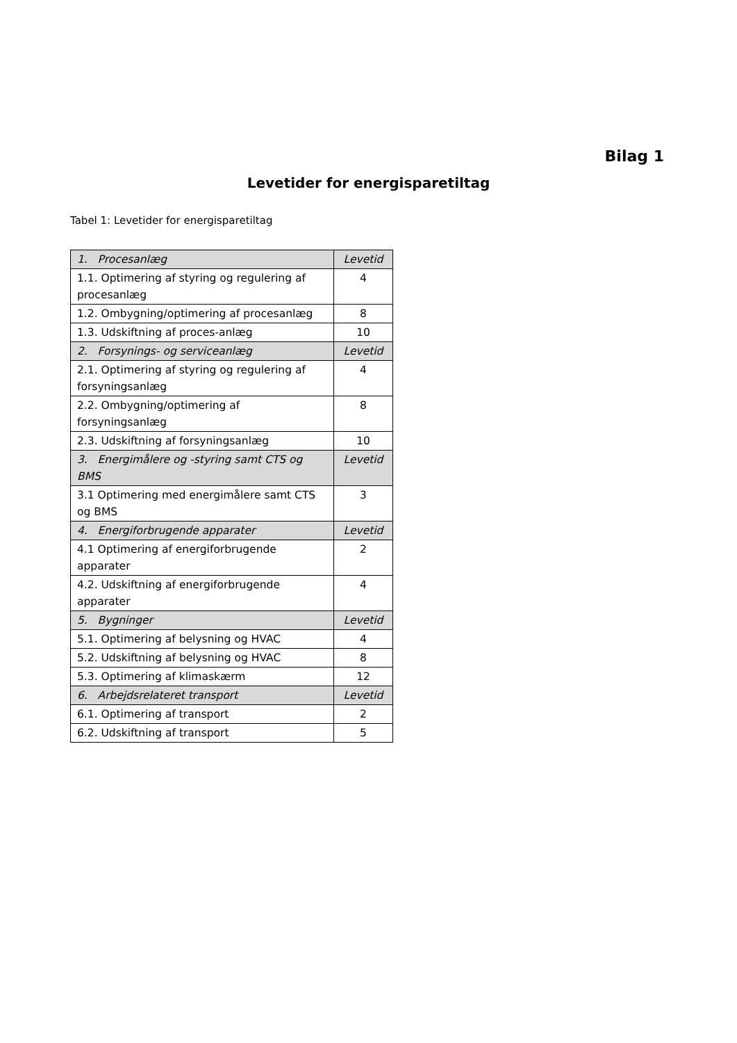Bilag 1
Levetider for energisparetiltag
Tabel 1: Levetider for energisparetiltag
| 1. Procesanlæg | Levetid |
| 1.1. Optimering af styring og regulering af procesanlæg | 4 |
| 1.2. Ombygning/optimering af procesanlæg | 8 |
| 1.3. Udskiftning af proces-anlæg | 10 |
| 2. Forsynings- og serviceanlæg | Levetid |
| 2.1. Optimering af styring og regulering af forsyningsanlæg | 4 |
| 2.2. Ombygning/optimering af forsyningsanlæg | 8 |
| 2.3. Udskiftning af forsyningsanlæg | 10 |
| 3. Energimålere og -styring samt CTS og BMS | Levetid |
| 3.1 Optimering med energimålere samt CTS og BMS | 3 |
| 4. Energiforbrugende apparater | Levetid |
| 4.1 Optimering af energiforbrugende apparater | 2 |
| 4.2. Udskiftning af energiforbrugende apparater | 4 |
| 5. Bygninger | Levetid |
| 5.1. Optimering af belysning og HVAC | 4 |
| 5.2. Udskiftning af belysning og HVAC | 8 |
| 5.3. Optimering af klimaskærm | 12 |
| 6. Arbejdsrelateret transport | Levetid |
| 6.1. Optimering af transport | 2 |
| 6.2. Udskiftning af transport | 5 |